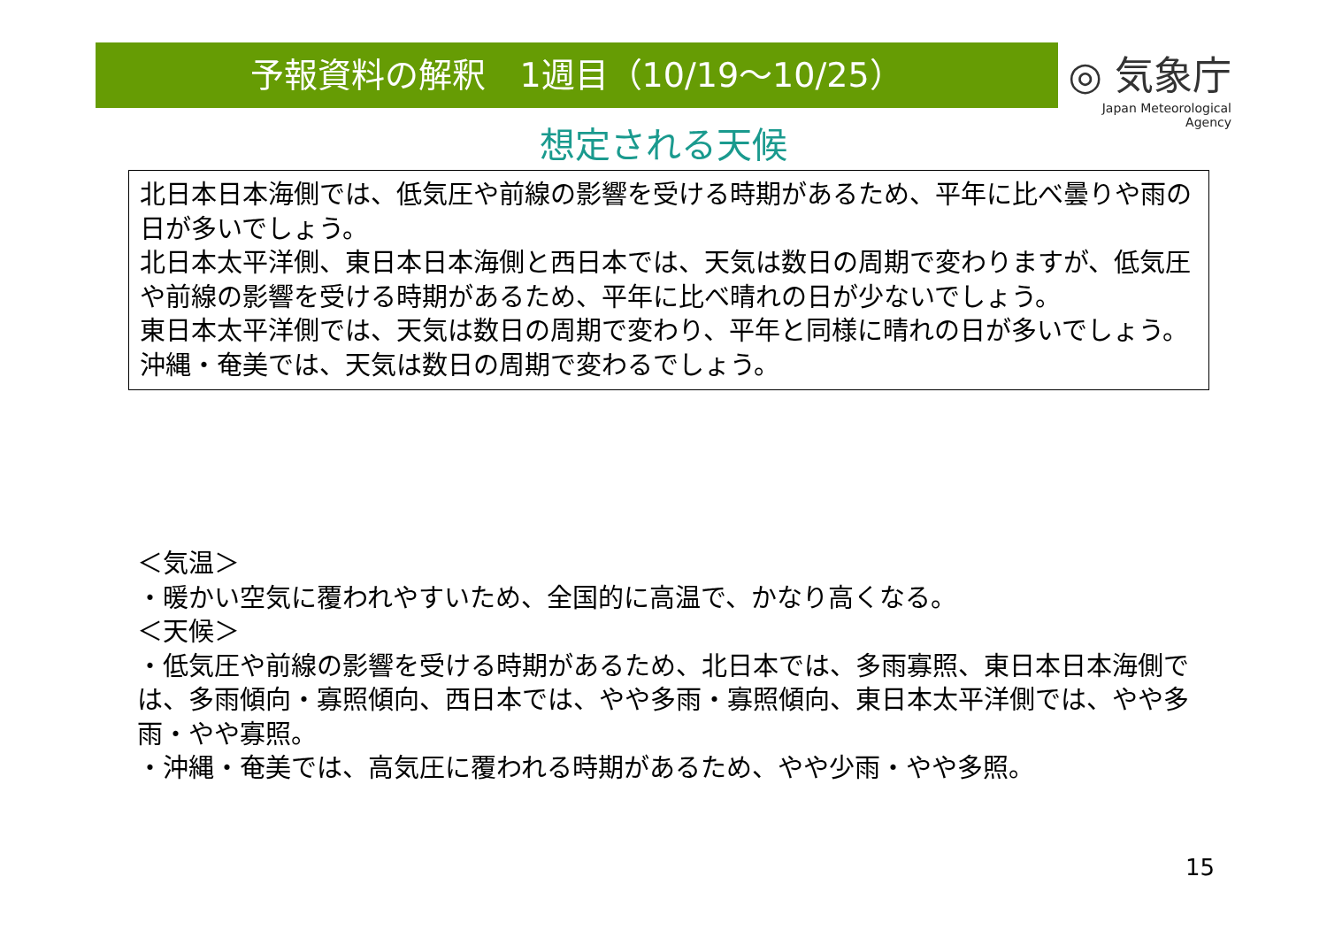予報資料の解釈　1週目（10/19～10/25）
◎ 気象庁
Japan Meteorological Agency
想定される天候
北日本日本海側では、低気圧や前線の影響を受ける時期があるため、平年に比べ曇りや雨の日が多いでしょう。
北日本太平洋側、東日本日本海側と西日本では、天気は数日の周期で変わりますが、低気圧や前線の影響を受ける時期があるため、平年に比べ晴れの日が少ないでしょう。
東日本太平洋側では、天気は数日の周期で変わり、平年と同様に晴れの日が多いでしょう。
沖縄・奄美では、天気は数日の周期で変わるでしょう。
＜気温＞
・暖かい空気に覆われやすいため、全国的に高温で、かなり高くなる。
＜天候＞
・低気圧や前線の影響を受ける時期があるため、北日本では、多雨寡照、東日本日本海側では、多雨傾向・寡照傾向、西日本では、やや多雨・寡照傾向、東日本太平洋側では、やや多雨・やや寡照。
・沖縄・奄美では、高気圧に覆われる時期があるため、やや少雨・やや多照。
15